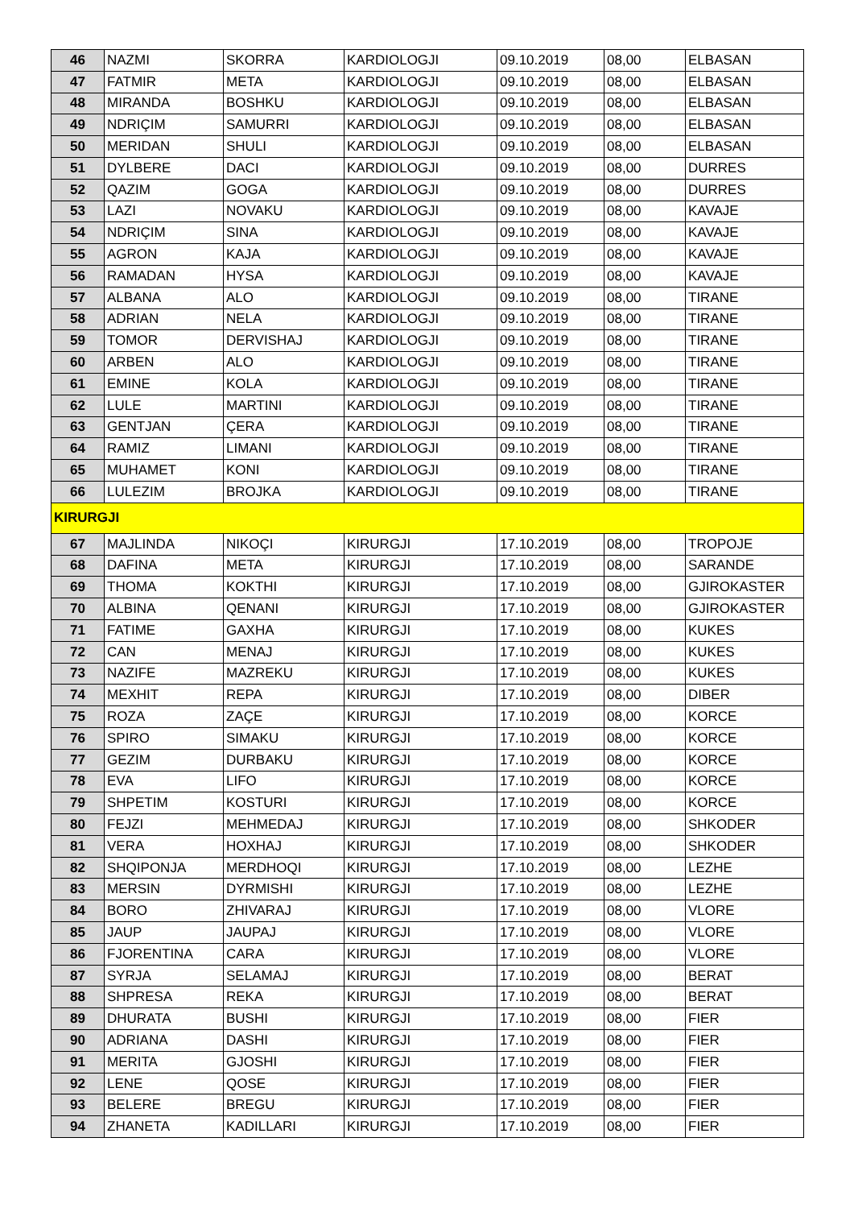| 46 | NAZMI | SKORRA | KARDIOLOGJI | 09.10.2019 | 08,00 | ELBASAN |
| 47 | FATMIR | META | KARDIOLOGJI | 09.10.2019 | 08,00 | ELBASAN |
| 48 | MIRANDA | BOSHKU | KARDIOLOGJI | 09.10.2019 | 08,00 | ELBASAN |
| 49 | NDRIÇIM | SAMURRI | KARDIOLOGJI | 09.10.2019 | 08,00 | ELBASAN |
| 50 | MERIDAN | SHULI | KARDIOLOGJI | 09.10.2019 | 08,00 | ELBASAN |
| 51 | DYLBERE | DACI | KARDIOLOGJI | 09.10.2019 | 08,00 | DURRES |
| 52 | QAZIM | GOGA | KARDIOLOGJI | 09.10.2019 | 08,00 | DURRES |
| 53 | LAZI | NOVAKU | KARDIOLOGJI | 09.10.2019 | 08,00 | KAVAJE |
| 54 | NDRIÇIM | SINA | KARDIOLOGJI | 09.10.2019 | 08,00 | KAVAJE |
| 55 | AGRON | KAJA | KARDIOLOGJI | 09.10.2019 | 08,00 | KAVAJE |
| 56 | RAMADAN | HYSA | KARDIOLOGJI | 09.10.2019 | 08,00 | KAVAJE |
| 57 | ALBANA | ALO | KARDIOLOGJI | 09.10.2019 | 08,00 | TIRANE |
| 58 | ADRIAN | NELA | KARDIOLOGJI | 09.10.2019 | 08,00 | TIRANE |
| 59 | TOMOR | DERVISHAJ | KARDIOLOGJI | 09.10.2019 | 08,00 | TIRANE |
| 60 | ARBEN | ALO | KARDIOLOGJI | 09.10.2019 | 08,00 | TIRANE |
| 61 | EMINE | KOLA | KARDIOLOGJI | 09.10.2019 | 08,00 | TIRANE |
| 62 | LULE | MARTINI | KARDIOLOGJI | 09.10.2019 | 08,00 | TIRANE |
| 63 | GENTJAN | ÇERA | KARDIOLOGJI | 09.10.2019 | 08,00 | TIRANE |
| 64 | RAMIZ | LIMANI | KARDIOLOGJI | 09.10.2019 | 08,00 | TIRANE |
| 65 | MUHAMET | KONI | KARDIOLOGJI | 09.10.2019 | 08,00 | TIRANE |
| 66 | LULEZIM | BROJKA | KARDIOLOGJI | 09.10.2019 | 08,00 | TIRANE |
| KIRURGJI | | | | | | |
| 67 | MAJLINDA | NIKOÇI | KIRURGJI | 17.10.2019 | 08,00 | TROPOJE |
| 68 | DAFINA | META | KIRURGJI | 17.10.2019 | 08,00 | SARANDE |
| 69 | THOMA | KOKTHI | KIRURGJI | 17.10.2019 | 08,00 | GJIROKASTER |
| 70 | ALBINA | QENANI | KIRURGJI | 17.10.2019 | 08,00 | GJIROKASTER |
| 71 | FATIME | GAXHA | KIRURGJI | 17.10.2019 | 08,00 | KUKES |
| 72 | CAN | MENAJ | KIRURGJI | 17.10.2019 | 08,00 | KUKES |
| 73 | NAZIFE | MAZREKU | KIRURGJI | 17.10.2019 | 08,00 | KUKES |
| 74 | MEXHIT | REPA | KIRURGJI | 17.10.2019 | 08,00 | DIBER |
| 75 | ROZA | ZAÇE | KIRURGJI | 17.10.2019 | 08,00 | KORCE |
| 76 | SPIRO | SIMAKU | KIRURGJI | 17.10.2019 | 08,00 | KORCE |
| 77 | GEZIM | DURBAKU | KIRURGJI | 17.10.2019 | 08,00 | KORCE |
| 78 | EVA | LIFO | KIRURGJI | 17.10.2019 | 08,00 | KORCE |
| 79 | SHPETIM | KOSTURI | KIRURGJI | 17.10.2019 | 08,00 | KORCE |
| 80 | FEJZI | MEHMEDAJ | KIRURGJI | 17.10.2019 | 08,00 | SHKODER |
| 81 | VERA | HOXHAJ | KIRURGJI | 17.10.2019 | 08,00 | SHKODER |
| 82 | SHQIPONJA | MERDHOQI | KIRURGJI | 17.10.2019 | 08,00 | LEZHE |
| 83 | MERSIN | DYRMISHI | KIRURGJI | 17.10.2019 | 08,00 | LEZHE |
| 84 | BORO | ZHIVARAJ | KIRURGJI | 17.10.2019 | 08,00 | VLORE |
| 85 | JAUP | JAUPAJ | KIRURGJI | 17.10.2019 | 08,00 | VLORE |
| 86 | FJORENTINA | CARA | KIRURGJI | 17.10.2019 | 08,00 | VLORE |
| 87 | SYRJA | SELAMAJ | KIRURGJI | 17.10.2019 | 08,00 | BERAT |
| 88 | SHPRESA | REKA | KIRURGJI | 17.10.2019 | 08,00 | BERAT |
| 89 | DHURATA | BUSHI | KIRURGJI | 17.10.2019 | 08,00 | FIER |
| 90 | ADRIANA | DASHI | KIRURGJI | 17.10.2019 | 08,00 | FIER |
| 91 | MERITA | GJOSHI | KIRURGJI | 17.10.2019 | 08,00 | FIER |
| 92 | LENE | QOSE | KIRURGJI | 17.10.2019 | 08,00 | FIER |
| 93 | BELERE | BREGU | KIRURGJI | 17.10.2019 | 08,00 | FIER |
| 94 | ZHANETA | KADILLARI | KIRURGJI | 17.10.2019 | 08,00 | FIER |